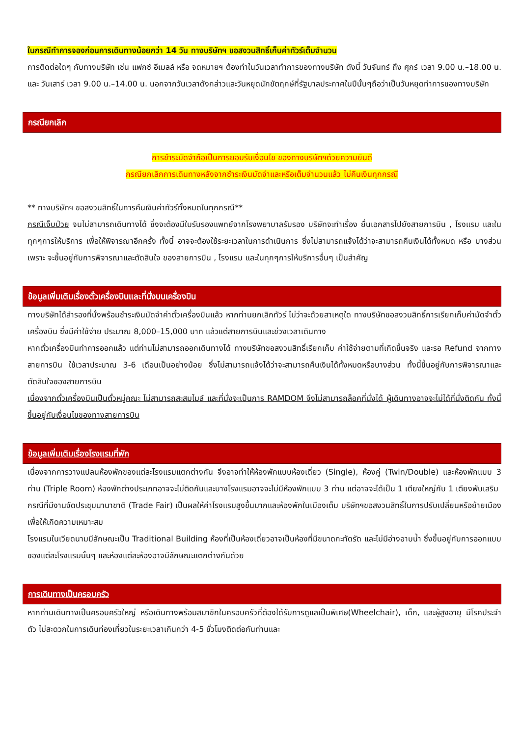ในกรณีทำการจองก่อนการเดินทางน้อยกว่า 14 วัน ทางบริษัทฯ ขอสงวนสิทธิ์เก็บค่าทัวร์เต็มจำนวน
การติดต่อใดๆ กับทางบริษัท เช่น แฟกซ์ อีเมลล์ หรือ จดหมายฯ ต้องทำในวันเวลาทำการของทางบริษัท ดังนี้ วันจันทร์ ถึง ศุกร์ เวลา 9.00 น.–18.00 น. และ วันเสาร์ เวลา 9.00 น.–14.00 น. นอกจากวันเวลาดังกล่าวและวันหยุดนักขัตฤกษ์ที่รัฐบาลประกาศในปีนั้นๆถือว่าเป็นวันหยุดทำการของทางบริษัท
กรณียกเลิก
การชำระมัดจำถือเป็นการยอมรับเงื่อนไข ของทางบริษัทฯด้วยความยินดี
กรณียกเลิกการเดินทางหลังจากชำระเงินมัดจำและหรือเต็มจำนวนแล้ว ไม่คืนเงินทุกกรณี
** ทางบริษัทฯ ขอสงวนสิทธิ์ในการคืนเงินค่าทัวร์ทั้งหมดในทุกกรณี**
กรณีเจ็บป่วย จนไม่สามารถเดินทางได้ ซึ่งจะต้องมีใบรับรองแพทย์จากโรงพยาบาลรับรอง บริษัทจะทำเรื่อง ยื่นเอกสารไปยังสายการบิน , โรงแรม และในทุกๆการให้บริการ เพื่อให้พิจารณาอีกครั้ง ทั้งนี้ อาจจะต้องใช้ระยะเวลาในการดำเนินการ ซึ่งไม่สามารถแจ้งได้ว่าจะสามารถคืนเงินได้ทั้งหมด หรือ บางส่วน เพราะ จะขึ้นอยู่กับการพิจารณาและตัดสินใจ ของสายการบิน , โรงแรม และในทุกๆการให้บริการอื่นๆ เป็นสำคัญ
ข้อมูลเพิ่มเติมเรื่องตั๋วเครื่องบินและที่นั่งบนเครื่องบิน
ทางบริษัทได้สำรองที่นั่งพร้อมชำระเงินมัดจำค่าตั๋วเครื่องบินแล้ว หากท่านยกเลิกทัวร์ ไม่ว่าจะด้วยสาเหตุใด ทางบริษัทขอสงวนสิทธิ์การเรียกเก็บค่ามัดจำตั๋วเครื่องบิน ซึ่งมีค่าใช้จ่าย ประมาณ 8,000–15,000 บาท แล้วแต่สายการบินและช่วงเวลาเดินทาง
หากตั๋วเครื่องบินทำการออกแล้ว แต่ท่านไม่สามารถออกเดินทางได้ ทางบริษัทขอสงวนสิทธิ์เรียกเก็บ ค่าใช้จ่ายตามที่เกิดขึ้นจริง และรอ Refund จากทางสายการบิน ใช้เวลาประมาณ 3-6 เดือนเป็นอย่างน้อย ซึ่งไม่สามารถแจ้งได้ว่าจะสามารถคืนเงินได้ทั้งหมดหรือบางส่วน ทั้งนี้ขึ้นอยู่กับการพิจารณาและตัดสินใจของสายการบิน
เนื่องจากตั๋วเครื่องบินเป็นตั๋วหมู่คณะ ไม่สามารถสะสมไมล์ และที่นั่งจะเป็นการ RAMDOM จึงไม่สามารถล็อคที่นั่งได้ ผู้เดินทางอาจจะไม่ได้ที่นั่งติดกัน ทั้งนี้ขึ้นอยู่กับเงื่อนไขของทางสายการบิน
ข้อมูลเพิ่มเติมเรื่องโรงแรมที่พัก
เนื่องจากการวางแปลนห้องพักของแต่ละโรงแรมแตกต่างกัน จึงอาจทำให้ห้องพักแบบห้องเดี่ยว (Single), ห้องคู่ (Twin/Double) และห้องพักแบบ 3 ท่าน (Triple Room) ห้องพักต่างประเภทอาจจะไม่ติดกันและบางโรงแรมอาจจะไม่มีห้องพักแบบ 3 ท่าน แต่อาจจะได้เป็น 1 เตียงใหญ่กับ 1 เตียงพับเสริม
กรณีที่มีงานจัดประชุมนานาชาติ (Trade Fair) เป็นผลให้ค่าโรงแรมสูงขึ้นมากและห้องพักในเมืองเต็ม บริษัทฯขอสงวนสิทธิ์ในการปรับเปลี่ยนหรือย้ายเมืองเพื่อให้เกิดความเหมาะสม
โรงแรมในเวียดนามมีลักษณะเป็น Traditional Building ห้องที่เป็นห้องเดี่ยวอาจเป็นห้องที่มีขนาดกะทัดรัด และไม่มีอ่างอาบน้ำ ซึ่งขึ้นอยู่กับการออกแบบของแต่ละโรงแรมนั้นๆ และห้องแต่ละห้องอาจมีลักษณะแตกต่างกันด้วย
การเดินทางเป็นครอบครัว
หากท่านเดินทางเป็นครอบครัวใหญ่ หรือเดินทางพร้อมสมาชิกในครอบครัวที่ต้องได้รับการดูแลเป็นพิเศษ(Wheelchair), เด็ก, และผู้สูงอายุ มีโรคประจำตัว ไม่สะดวกในการเดินท่องเที่ยวในระยะเวลาเกินกว่า 4-5 ชั่วโมงติดต่อกันท่านและ